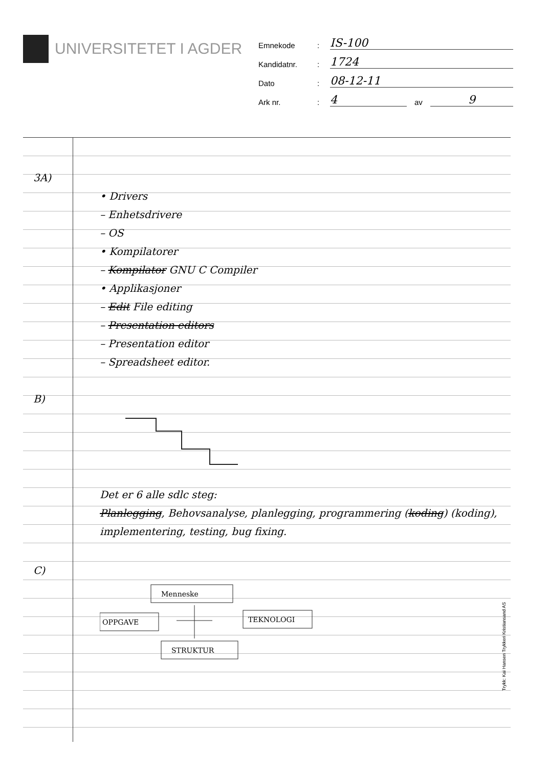UNIVERSITETET I AGDER
Emnekode: IS-100
Kandidatnr.: 1724
Dato: 08-12-11
Ark nr.: 4 av 9
3A)
• Drivers
– Enhetsdrivere
– OS
• Kompilatorer
– Kompilator GNU C Compiler
• Applikasjoner
– Edit File editing
– Presentation editors
– Presentation editor
– Spreadsheet editor.
B)
Det er 6 alle sdlc steg:
Planlegging, Behovsanalyse, planlegging, programmering (koding) (koding), implementering, testing, bug fixing.
C)
Menneske
OPPGAVE
TEKNOLOGI
STRUKTUR
Trykk: Kai Hansen Trykkeri Kristiansand AS